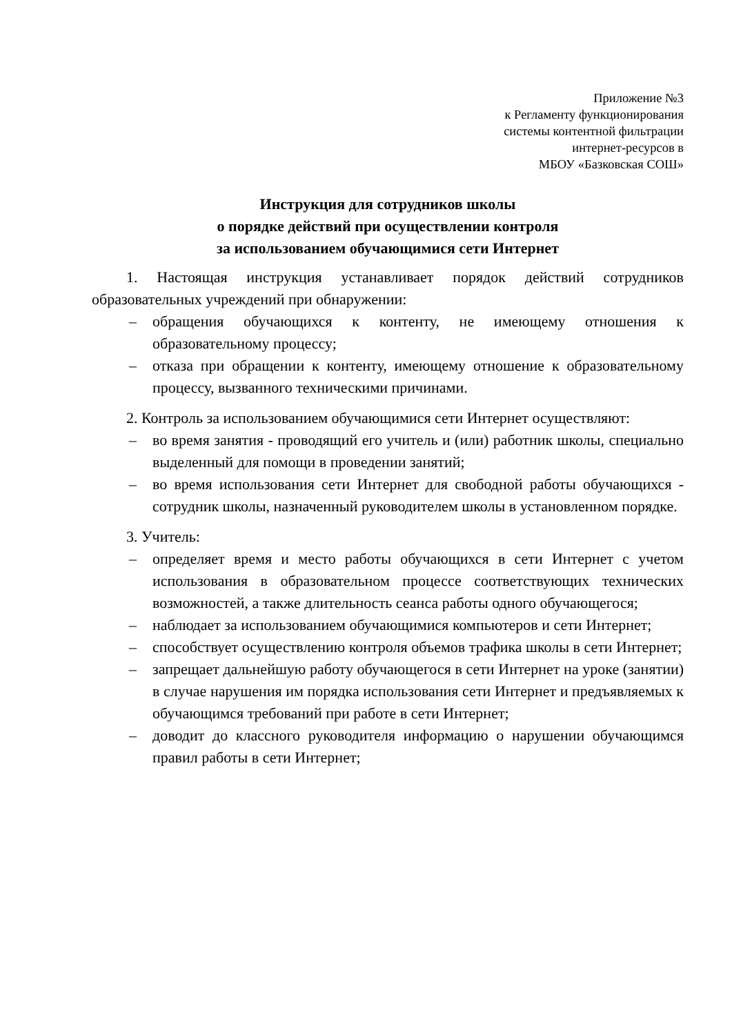Приложение №3
к Регламенту функционирования
системы контентной фильтрации
интернет-ресурсов в
МБОУ «Базковская СОШ»
Инструкция для сотрудников школы
о порядке действий при осуществлении контроля
за использованием обучающимися сети Интернет
1. Настоящая инструкция устанавливает порядок действий сотрудников образовательных учреждений при обнаружении:
– обращения обучающихся к контенту, не имеющему отношения к образовательному процессу;
– отказа при обращении к контенту, имеющему отношение к образовательному процессу, вызванного техническими причинами.
2. Контроль за использованием обучающимися сети Интернет осуществляют:
– во время занятия - проводящий его учитель и (или) работник школы, специально выделенный для помощи в проведении занятий;
– во время использования сети Интернет для свободной работы обучающихся - сотрудник школы, назначенный руководителем школы в установленном порядке.
3. Учитель:
– определяет время и место работы обучающихся в сети Интернет с учетом использования в образовательном процессе соответствующих технических возможностей, а также длительность сеанса работы одного обучающегося;
– наблюдает за использованием обучающимися компьютеров и сети Интернет;
– способствует осуществлению контроля объемов трафика школы в сети Интернет;
– запрещает дальнейшую работу обучающегося в сети Интернет на уроке (занятии) в случае нарушения им порядка использования сети Интернет и предъявляемых к обучающимся требований при работе в сети Интернет;
– доводит до классного руководителя информацию о нарушении обучающимся правил работы в сети Интернет;